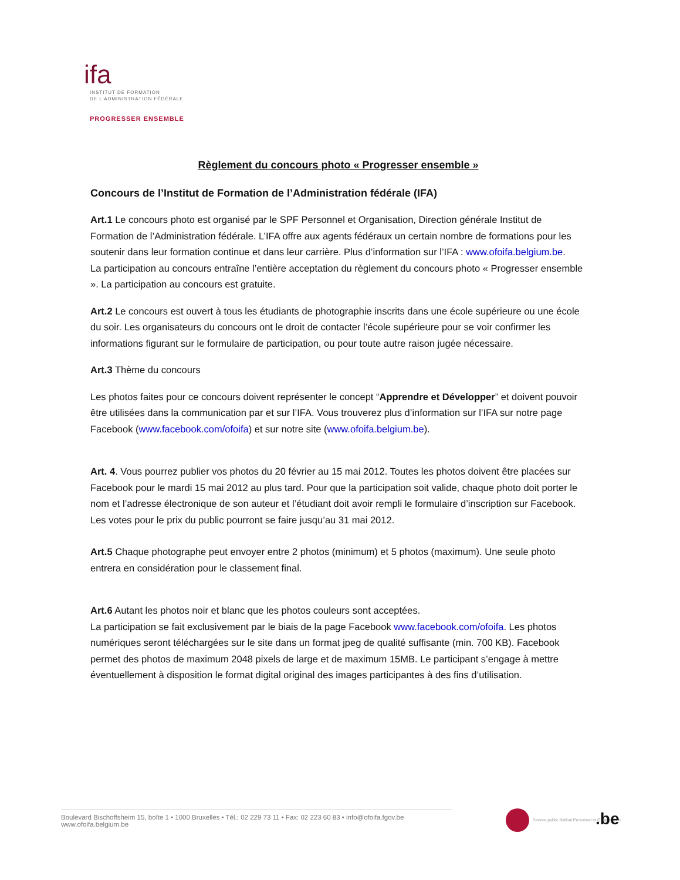ifa
INSTITUT DE FORMATION
DE L'ADMINISTRATION FÉDÉRALE
PROGRESSER ENSEMBLE
Règlement du concours photo « Progresser ensemble »
Concours de l’Institut de Formation de l’Administration fédérale (IFA)
Art.1 Le concours photo est organisé par le SPF Personnel et Organisation, Direction générale Institut de Formation de l’Administration fédérale. L’IFA offre aux agents fédéraux un certain nombre de formations pour les soutenir dans leur formation continue et dans leur carrière. Plus d’information sur l’IFA : www.ofoifa.belgium.be.
La participation au concours entraîne l’entière acceptation du règlement du concours photo « Progresser ensemble ». La participation au concours est gratuite.
Art.2 Le concours est ouvert à tous les étudiants de photographie inscrits dans une école supérieure ou une école du soir. Les organisateurs du concours ont le droit de contacter l’école supérieure pour se voir confirmer les informations figurant sur le formulaire de participation, ou pour toute autre raison jugée nécessaire.
Art.3 Thème du concours
Les photos faites pour ce concours doivent représenter le concept “Apprendre et Développer” et doivent pouvoir être utilisées dans la communication par et sur l’IFA. Vous trouverez plus d’information sur l’IFA sur notre page Facebook (www.facebook.com/ofoifa) et sur notre site (www.ofoifa.belgium.be).
Art. 4. Vous pourrez publier vos photos du 20 février au 15 mai 2012. Toutes les photos doivent être placées sur Facebook pour le mardi 15 mai 2012 au plus tard. Pour que la participation soit valide, chaque photo doit porter le nom et l’adresse électronique de son auteur et l’étudiant doit avoir rempli le formulaire d’inscription sur Facebook. Les votes pour le prix du public pourront se faire jusqu’au 31 mai 2012.
Art.5 Chaque photographe peut envoyer entre 2 photos (minimum) et 5 photos (maximum). Une seule photo entrera en considération pour le classement final.
Art.6 Autant les photos noir et blanc que les photos couleurs sont acceptées.
La participation se fait exclusivement par le biais de la page Facebook www.facebook.com/ofoifa. Les photos numériques seront téléchargées sur le site dans un format jpeg de qualité suffisante (min. 700 KB). Facebook permet des photos de maximum 2048 pixels de large et de maximum 15MB. Le participant s’engage à mettre éventuellement à disposition le format digital original des images participantes à des fins d’utilisation.
Boulevard Bischoffsheim 15, boîte 1 • 1000 Bruxelles • Tél.: 02 229 73 11 • Fax: 02 223 60 83 • info@ofoifa.fgov.be
www.ofoifa.belgium.be
Service public fédéral Personnel et Organisation
.be